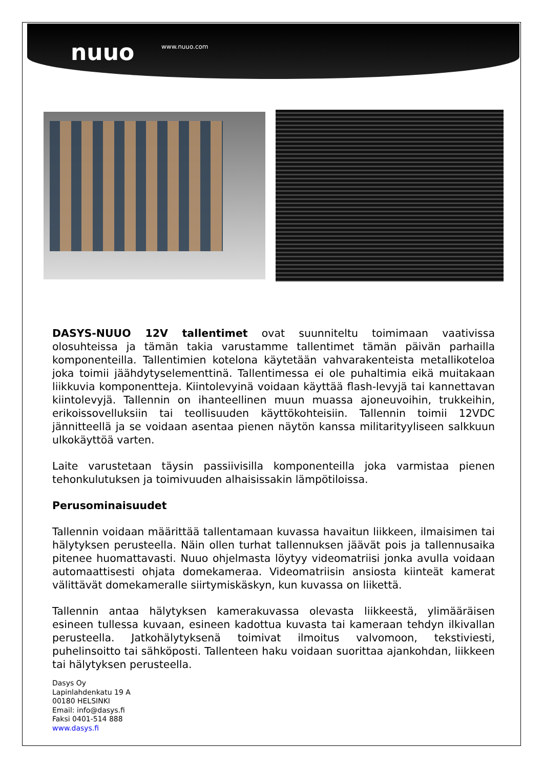nuuo www.nuuo.com
DASYS-NUUO 12V tallentimet ovat suunniteltu toimimaan vaativissa olosuhteissa ja tämän takia varustamme tallentimet tämän päivän parhailla komponenteilla. Tallentimien kotelona käytetään vahvarakenteista metallikoteloa joka toimii jäähdytyselementtinä. Tallentimessa ei ole puhaltimia eikä muitakaan liikkuvia komponentteja. Kiintolevyinä voidaan käyttää flash-levyjä tai kannettavan kiintolevyjä. Tallennin on ihanteellinen muun muassa ajoneuvoihin, trukkeihin, erikoissovelluksiin tai teollisuuden käyttökohteisiin. Tallennin toimii 12VDC jännitteellä ja se voidaan asentaa pienen näytön kanssa militarityyliseen salkkuun ulkokäyttöä varten.
Laite varustetaan täysin passiivisilla komponenteilla joka varmistaa pienen tehonkulutuksen ja toimivuuden alhaisissakin lämpötiloissa.
Perusominaisuudet
Tallennin voidaan määrittää tallentamaan kuvassa havaitun liikkeen, ilmaisimen tai hälytyksen perusteella. Näin ollen turhat tallennuksen jäävät pois ja tallennusaika pitenee huomattavasti. Nuuo ohjelmasta löytyy videomatriisi jonka avulla voidaan automaattisesti ohjata domekameraa. Videomatriisin ansiosta kiinteät kamerat välittävät domekameralle siirtymiskäskyn, kun kuvassa on liikettä.
Tallennin antaa hälytyksen kamerakuvassa olevasta liikkeestä, ylimääräisen esineen tullessa kuvaan, esineen kadottua kuvasta tai kameraan tehdyn ilkivallan perusteella. Jatkohälytyksenä toimivat ilmoitus valvomoon, tekstiviesti, puhelinsoitto tai sähköposti. Tallenteen haku voidaan suorittaa ajankohdan, liikkeen tai hälytyksen perusteella.
Dasys Oy
Lapinlahdenkatu 19 A
00180 HELSINKI
Email: info@dasys.fi
Faksi 0401-514 888
www.dasys.fi